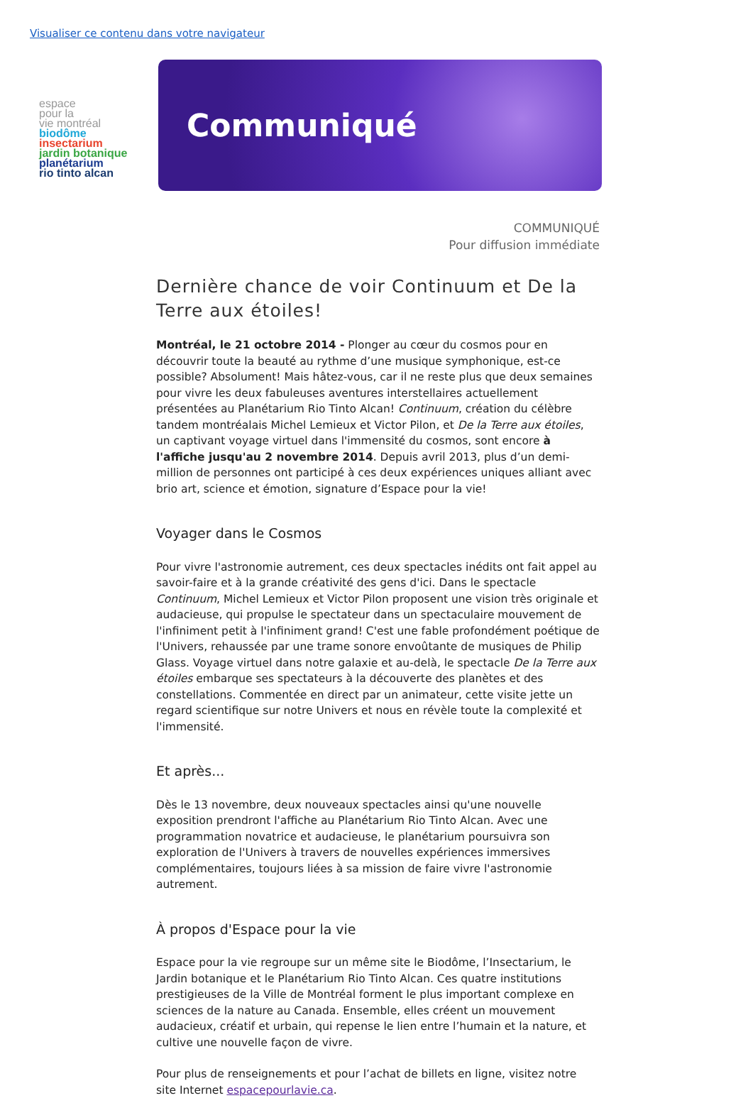Visualiser ce contenu dans votre navigateur
espace
pour la
vie montréal
biodôme
insectarium
jardin botanique
planétarium
rio tinto alcan
Communiqué
COMMUNIQUÉ
Pour diffusion immédiate
Dernière chance de voir Continuum et De la Terre aux étoiles!
Montréal, le 21 octobre 2014 - Plonger au cœur du cosmos pour en découvrir toute la beauté au rythme d’une musique symphonique, est-ce possible? Absolument! Mais hâtez-vous, car il ne reste plus que deux semaines pour vivre les deux fabuleuses aventures interstellaires actuellement présentées au Planétarium Rio Tinto Alcan! Continuum, création du célèbre tandem montréalais Michel Lemieux et Victor Pilon, et De la Terre aux étoiles, un captivant voyage virtuel dans l'immensité du cosmos, sont encore à l'affiche jusqu'au 2 novembre 2014. Depuis avril 2013, plus d’un demi-million de personnes ont participé à ces deux expériences uniques alliant avec brio art, science et émotion, signature d’Espace pour la vie!
Voyager dans le Cosmos
Pour vivre l'astronomie autrement, ces deux spectacles inédits ont fait appel au savoir-faire et à la grande créativité des gens d'ici. Dans le spectacle Continuum, Michel Lemieux et Victor Pilon proposent une vision très originale et audacieuse, qui propulse le spectateur dans un spectaculaire mouvement de l'infiniment petit à l'infiniment grand! C'est une fable profondément poétique de l'Univers, rehaussée par une trame sonore envoûtante de musiques de Philip Glass. Voyage virtuel dans notre galaxie et au-delà, le spectacle De la Terre aux étoiles embarque ses spectateurs à la découverte des planètes et des constellations. Commentée en direct par un animateur, cette visite jette un regard scientifique sur notre Univers et nous en révèle toute la complexité et l'immensité.
Et après...
Dès le 13 novembre, deux nouveaux spectacles ainsi qu'une nouvelle exposition prendront l'affiche au Planétarium Rio Tinto Alcan. Avec une programmation novatrice et audacieuse, le planétarium poursuivra son exploration de l'Univers à travers de nouvelles expériences immersives complémentaires, toujours liées à sa mission de faire vivre l'astronomie autrement.
À propos d'Espace pour la vie
Espace pour la vie regroupe sur un même site le Biodôme, l’Insectarium, le Jardin botanique et le Planétarium Rio Tinto Alcan. Ces quatre institutions prestigieuses de la Ville de Montréal forment le plus important complexe en sciences de la nature au Canada. Ensemble, elles créent un mouvement audacieux, créatif et urbain, qui repense le lien entre l’humain et la nature, et cultive une nouvelle façon de vivre.
Pour plus de renseignements et pour l’achat de billets en ligne, visitez notre site Internet espacepourlavie.ca.